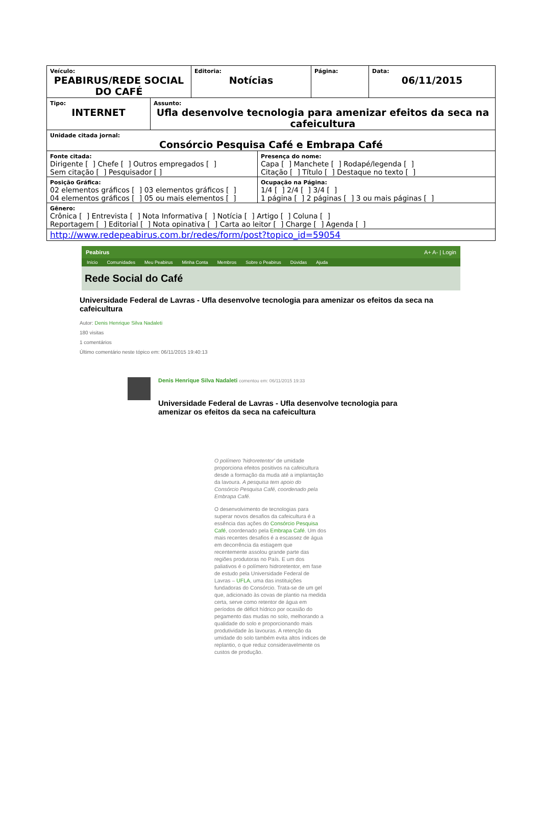| Veículo: PEABIRUS/REDE SOCIAL DO CAFÉ | Editoria: Notícias | Página: | Data: 06/11/2015 |
| Tipo: INTERNET | Assunto: Ufla desenvolve tecnologia para amenizar efeitos da seca na cafeicultura |
| Unidade citada jornal: Consórcio Pesquisa Café e Embrapa Café | |
| / Fonte citada: Dirigente [ ] Chefe [ ] Outros empregados [ ] Sem citação [ ] Pesquisador [ ] / Presença do nome: Capa [ ] Manchete [ ] Rodapé/legenda [ ] Citação [ ] Título [ ] Destaque no texto [ ] / / Posição Gráfica: 02 elementos gráficos [ ] 03 elementos gráficos [ ] 04 elementos gráficos [ ] 05 ou mais elementos [ ] / Ocupação na Página: 1/4 [ ] 2/4 [ ] 3/4 [ ] 1 página [ ] 2 páginas [ ] 3 ou mais páginas [ ] / | |
| Gênero: Crônica [ ] Entrevista [ ] Nota Informativa [ ] Notícia [ ] Artigo [ ] Coluna [ ] Reportagem [ ] Editorial [ ] Nota opinativa [ ] Carta ao leitor [ ] Charge [ ] Agenda [ ] | |
| http://www.redepeabirus.com.br/redes/form/post?topico_id=59054 | |
Peabirus A+ A- | Login
Início Comunidades Meu Peabirus Minha Conta Membros Sobre o Peabirus Dúvidas Ajuda
Rede Social do Café
Universidade Federal de Lavras - Ufla desenvolve tecnologia para amenizar os efeitos da seca na cafeicultura
Autor: Denis Henrique Silva Nadaleti
180 visitas
1 comentários
Último comentário neste tópico em: 06/11/2015 19:40:13
Denis Henrique Silva Nadaleti comentou em: 06/11/2015 19:33
Universidade Federal de Lavras - Ufla desenvolve tecnologia para amenizar os efeitos da seca na cafeicultura
O polímero 'hidroretentor' de umidade proporciona efeitos positivos na cafeicultura desde a formação da muda até a implantação da lavoura. A pesquisa tem apoio do Consórcio Pesquisa Café, coordenado pela Embrapa Café.
O desenvolvimento de tecnologias para superar novos desafios da cafeicultura é a essência das ações do Consórcio Pesquisa Café, coordenado pela Embrapa Café. Um dos mais recentes desafios é a escassez de água em decorrência da estiagem que recentemente assolou grande parte das regiões produtoras no País. E um dos paliativos é o polímero hidroretentor, em fase de estudo pela Universidade Federal de Lavras – UFLA, uma das instituições fundadoras do Consórcio. Trata-se de um gel que, adicionado às covas de plantio na medida certa, serve como retentor de água em períodos de déficit hídrico por ocasião do pegamento das mudas no solo, melhorando a qualidade do solo e proporcionando mais produtividade às lavouras. A retenção da umidade do solo também evita altos índices de replantio, o que reduz consideravelmente os custos de produção.